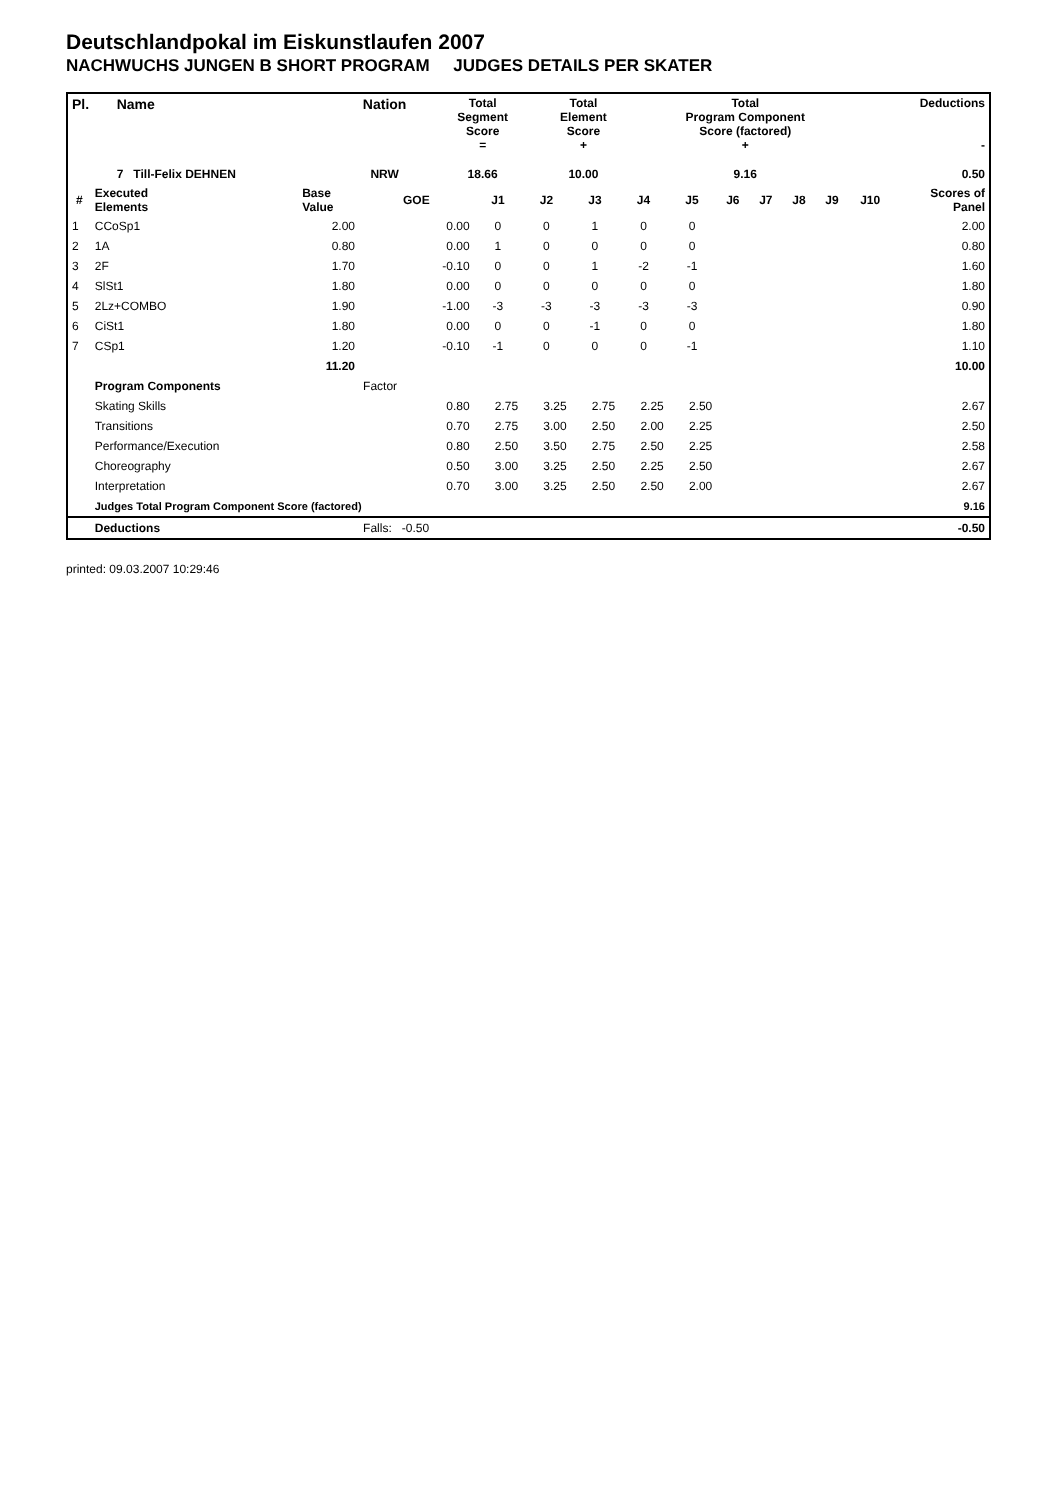Deutschlandpokal im Eiskunstlaufen 2007
NACHWUCHS JUNGEN B SHORT PROGRAM JUDGES DETAILS PER SKATER
| Pl. | Name | Nation | Total Segment Score = | Total Element Score + | Total Program Component Score (factored) + | Deductions - |
| | 7 Till-Felix DEHNEN | NRW | 18.66 | 10.00 | 9.16 | 0.50 |
| # | Executed Elements | Base Value | GOE | J1 | J2 | J3 | J4 | J5 | J6 | J7 | J8 | J9 | J10 | Scores of Panel |
| --- | --- | --- | --- | --- | --- | --- | --- | --- | --- | --- | --- | --- | --- | --- |
| 1 | CCoSp1 | 2.00 | 0.00 | 0 | 0 | 1 | 0 | 0 | | | | | | 2.00 |
| 2 | 1A | 0.80 | 0.00 | 1 | 0 | 0 | 0 | 0 | | | | | | 0.80 |
| 3 | 2F | 1.70 | -0.10 | 0 | 0 | 1 | -2 | -1 | | | | | | 1.60 |
| 4 | SlSt1 | 1.80 | 0.00 | 0 | 0 | 0 | 0 | 0 | | | | | | 1.80 |
| 5 | 2Lz+COMBO | 1.90 | -1.00 | -3 | -3 | -3 | -3 | -3 | | | | | | 0.90 |
| 6 | CiSt1 | 1.80 | 0.00 | 0 | 0 | -1 | 0 | 0 | | | | | | 1.80 |
| 7 | CSp1 | 1.20 | -0.10 | -1 | 0 | 0 | 0 | -1 | | | | | | 1.10 |
| | | 11.20 | | | | | | | | | | | | 10.00 |
| | Program Components | | Factor | | | | | | | | | | | |
| | Skating Skills | | 0.80 | 2.75 | 3.25 | 2.75 | 2.25 | 2.50 | | | | | | 2.67 |
| | Transitions | | 0.70 | 2.75 | 3.00 | 2.50 | 2.00 | 2.25 | | | | | | 2.50 |
| | Performance/Execution | | 0.80 | 2.50 | 3.50 | 2.75 | 2.50 | 2.25 | | | | | | 2.58 |
| | Choreography | | 0.50 | 3.00 | 3.25 | 2.50 | 2.25 | 2.50 | | | | | | 2.67 |
| | Interpretation | | 0.70 | 3.00 | 3.25 | 2.50 | 2.50 | 2.00 | | | | | | 2.67 |
| | Judges Total Program Component Score (factored) | | | | | | | | | | | | | 9.16 |
| | Deductions | | Falls: -0.50 | | | | | | | | | | | -0.50 |
printed: 09.03.2007 10:29:46